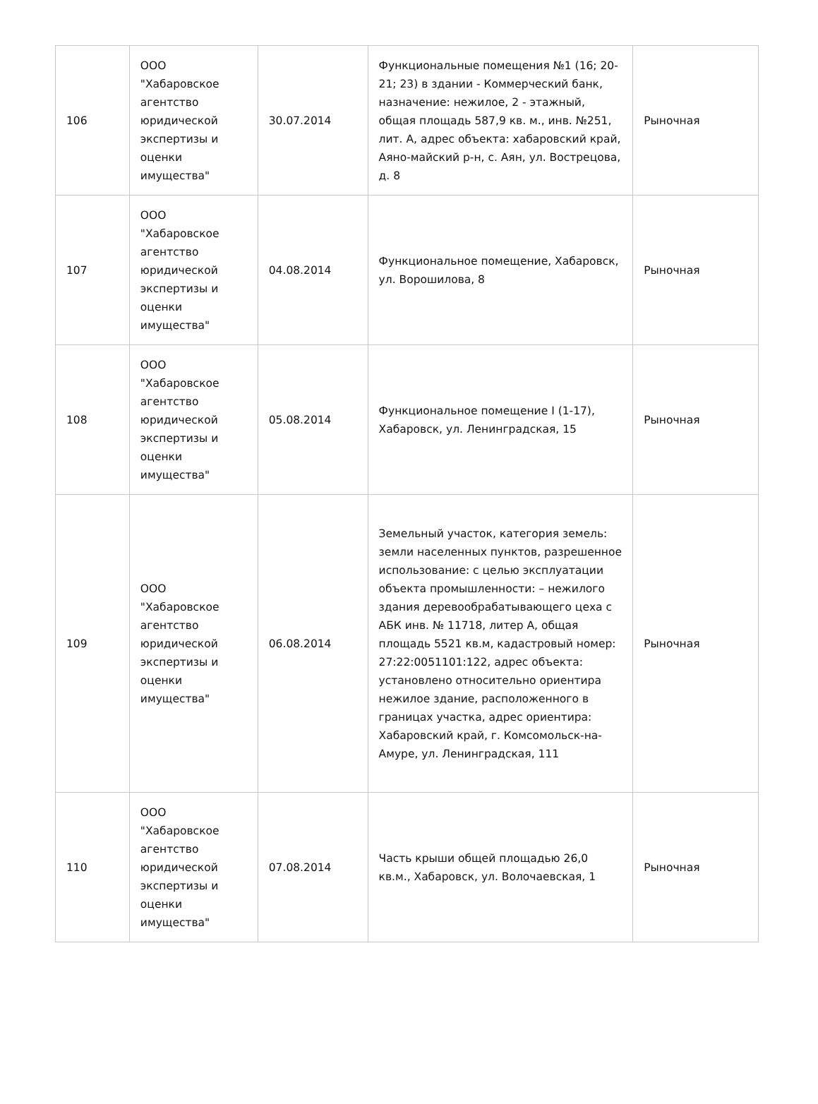| 106 | ООО "Хабаровское агентство юридической экспертизы и оценки имущества" | 30.07.2014 | Функциональные помещения №1 (16; 20-21; 23) в здании - Коммерческий банк, назначение: нежилое, 2 - этажный, общая площадь 587,9 кв. м., инв. №251, лит. А, адрес объекта: хабаровский край, Аяно-майский р-н, с. Аян, ул. Вострецова, д. 8 | Рыночная |
| 107 | ООО "Хабаровское агентство юридической экспертизы и оценки имущества" | 04.08.2014 | Функциональное помещение, Хабаровск, ул. Ворошилова, 8 | Рыночная |
| 108 | ООО "Хабаровское агентство юридической экспертизы и оценки имущества" | 05.08.2014 | Функциональное помещение I (1-17), Хабаровск, ул. Ленинградская, 15 | Рыночная |
| 109 | ООО "Хабаровское агентство юридической экспертизы и оценки имущества" | 06.08.2014 | Земельный участок, категория земель: земли населенных пунктов, разрешенное использование: с целью эксплуатации объекта промышленности: – нежилого здания деревообрабатывающего цеха с АБК инв. № 11718, литер А, общая площадь 5521 кв.м, кадастровый номер: 27:22:0051101:122, адрес объекта: установлено относительно ориентира нежилое здание, расположенного в границах участка, адрес ориентира: Хабаровский край, г. Комсомольск-на-Амуре, ул. Ленинградская, 111 | Рыночная |
| 110 | ООО "Хабаровское агентство юридической экспертизы и оценки имущества" | 07.08.2014 | Часть крыши общей площадью 26,0 кв.м., Хабаровск, ул. Волочаевская, 1 | Рыночная |